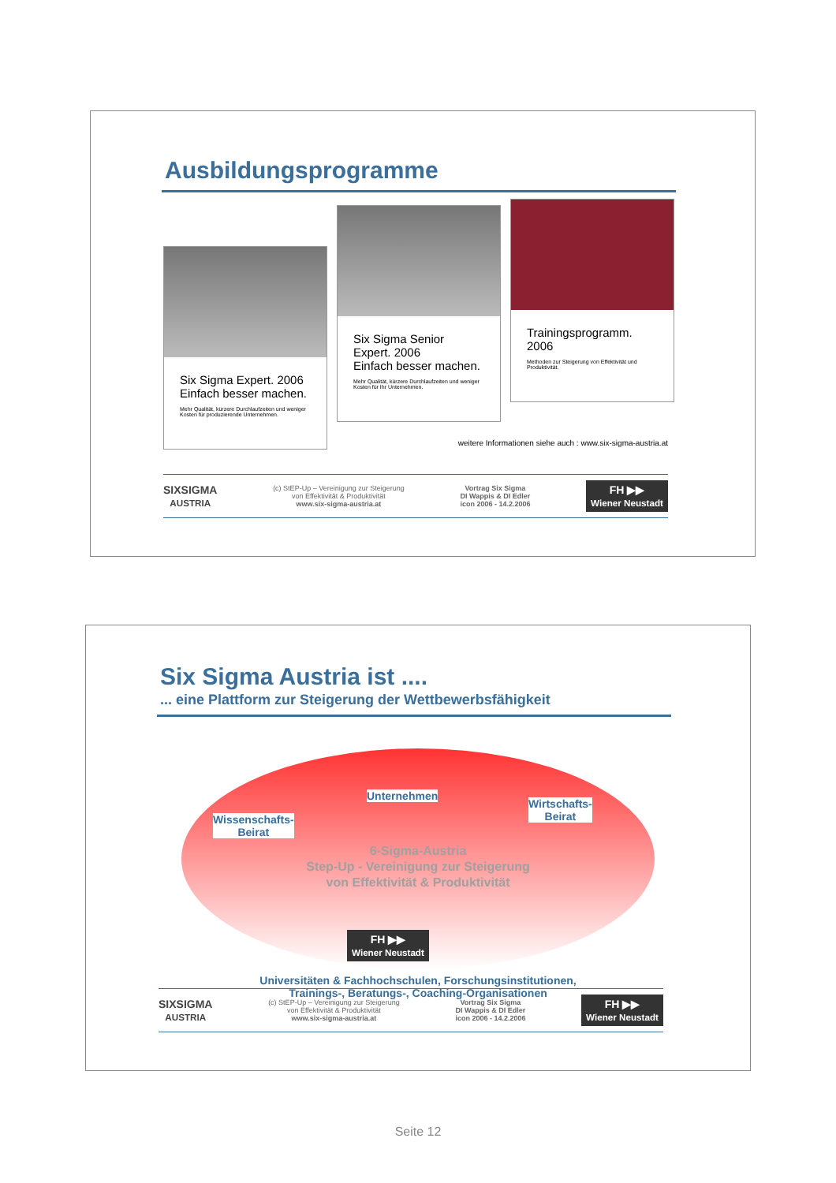Ausbildungsprogramme
Six Sigma Expert. 2006
Einfach besser machen.
Mehr Qualität, kürzere Durchlaufzeiten und weniger Kosten für produzierende Unternehmen.
Six Sigma Senior Expert. 2006
Einfach besser machen.
Mehr Qualität, kürzere Durchlaufzeiten und weniger Kosten für Ihr Unternehmen.
Trainingsprogramm. 2006
Methoden zur Steigerung von Effektivität und Produktivität.
weitere Informationen siehe auch : www.six-sigma-austria.at
SIXSIGMA
AUSTRIA (c) StEP-Up – Vereinigung zur Steigerung
von Effektivität & Produktivität
www.six-sigma-austria.at Vortrag Six Sigma
DI Wappis & DI Edler
icon 2006 - 14.2.2006 FH ▶▶
Wiener Neustadt
Six Sigma Austria ist ....
... eine Plattform zur Steigerung der Wettbewerbsfähigkeit
Unternehmen
Wissenschafts-
Beirat
Wirtschafts-
Beirat
6-Sigma-Austria
Step-Up - Vereinigung zur Steigerung
von Effektivität & Produktivität
FH ▶▶
Wiener Neustadt
Universitäten & Fachhochschulen, Forschungsinstitutionen,
Trainings-, Beratungs-, Coaching-Organisationen
SIXSIGMA
AUSTRIA (c) StEP-Up – Vereinigung zur Steigerung
von Effektivität & Produktivität
www.six-sigma-austria.at Vortrag Six Sigma
DI Wappis & DI Edler
icon 2006 - 14.2.2006 FH ▶▶
Wiener Neustadt
Seite 12